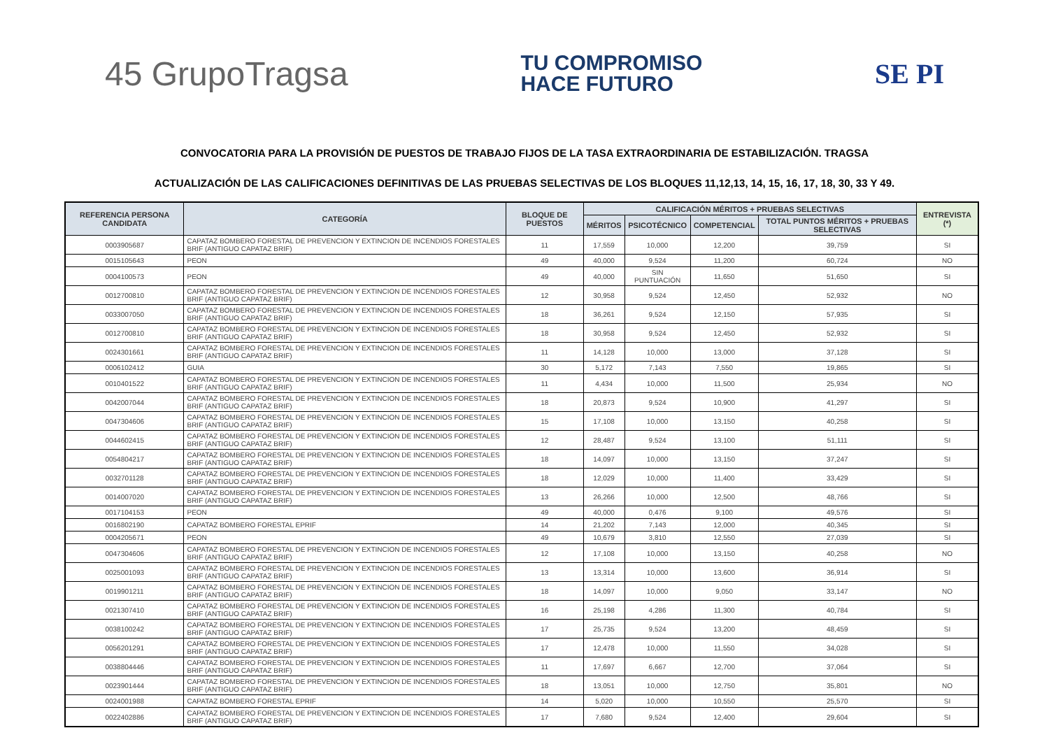45 GrupoTragsa
TU COMPROMISO
HACE FUTURO
SE PI
CONVOCATORIA PARA LA PROVISIÓN DE PUESTOS DE TRABAJO FIJOS DE LA TASA EXTRAORDINARIA DE ESTABILIZACIÓN. TRAGSA
ACTUALIZACIÓN DE LAS CALIFICACIONES DEFINITIVAS DE LAS PRUEBAS SELECTIVAS DE LOS BLOQUES 11,12,13, 14, 15, 16, 17, 18, 30, 33 Y 49.
| REFERENCIA PERSONA CANDIDATA | CATEGORÍA | BLOQUE DE PUESTOS | CALIFICACIÓN MÉRITOS + PRUEBAS SELECTIVAS | | | | ENTREVISTA (*) |
| --- | --- | --- | --- | --- | --- | --- | --- |
| | | | MÉRITOS | PSICOTÉCNICO | COMPETENCIAL | TOTAL PUNTOS MÉRITOS + PRUEBAS SELECTIVAS | |
| 0003905687 | CAPATAZ BOMBERO FORESTAL DE PREVENCION Y EXTINCION DE INCENDIOS FORESTALES BRIF (ANTIGUO CAPATAZ BRIF) | 11 | 17,559 | 10,000 | 12,200 | 39,759 | SI |
| 0015105643 | PEON | 49 | 40,000 | 9,524 | 11,200 | 60,724 | NO |
| 0004100573 | PEON | 49 | 40,000 | SIN PUNTUACIÓN | 11,650 | 51,650 | SI |
| 0012700810 | CAPATAZ BOMBERO FORESTAL DE PREVENCION Y EXTINCION DE INCENDIOS FORESTALES BRIF (ANTIGUO CAPATAZ BRIF) | 12 | 30,958 | 9,524 | 12,450 | 52,932 | NO |
| 0033007050 | CAPATAZ BOMBERO FORESTAL DE PREVENCION Y EXTINCION DE INCENDIOS FORESTALES BRIF (ANTIGUO CAPATAZ BRIF) | 18 | 36,261 | 9,524 | 12,150 | 57,935 | SI |
| 0012700810 | CAPATAZ BOMBERO FORESTAL DE PREVENCION Y EXTINCION DE INCENDIOS FORESTALES BRIF (ANTIGUO CAPATAZ BRIF) | 18 | 30,958 | 9,524 | 12,450 | 52,932 | SI |
| 0024301661 | CAPATAZ BOMBERO FORESTAL DE PREVENCION Y EXTINCION DE INCENDIOS FORESTALES BRIF (ANTIGUO CAPATAZ BRIF) | 11 | 14,128 | 10,000 | 13,000 | 37,128 | SI |
| 0006102412 | GUIA | 30 | 5,172 | 7,143 | 7,550 | 19,865 | SI |
| 0010401522 | CAPATAZ BOMBERO FORESTAL DE PREVENCION Y EXTINCION DE INCENDIOS FORESTALES BRIF (ANTIGUO CAPATAZ BRIF) | 11 | 4,434 | 10,000 | 11,500 | 25,934 | NO |
| 0042007044 | CAPATAZ BOMBERO FORESTAL DE PREVENCION Y EXTINCION DE INCENDIOS FORESTALES BRIF (ANTIGUO CAPATAZ BRIF) | 18 | 20,873 | 9,524 | 10,900 | 41,297 | SI |
| 0047304606 | CAPATAZ BOMBERO FORESTAL DE PREVENCION Y EXTINCION DE INCENDIOS FORESTALES BRIF (ANTIGUO CAPATAZ BRIF) | 15 | 17,108 | 10,000 | 13,150 | 40,258 | SI |
| 0044602415 | CAPATAZ BOMBERO FORESTAL DE PREVENCION Y EXTINCION DE INCENDIOS FORESTALES BRIF (ANTIGUO CAPATAZ BRIF) | 12 | 28,487 | 9,524 | 13,100 | 51,111 | SI |
| 0054804217 | CAPATAZ BOMBERO FORESTAL DE PREVENCION Y EXTINCION DE INCENDIOS FORESTALES BRIF (ANTIGUO CAPATAZ BRIF) | 18 | 14,097 | 10,000 | 13,150 | 37,247 | SI |
| 0032701128 | CAPATAZ BOMBERO FORESTAL DE PREVENCION Y EXTINCION DE INCENDIOS FORESTALES BRIF (ANTIGUO CAPATAZ BRIF) | 18 | 12,029 | 10,000 | 11,400 | 33,429 | SI |
| 0014007020 | CAPATAZ BOMBERO FORESTAL DE PREVENCION Y EXTINCION DE INCENDIOS FORESTALES BRIF (ANTIGUO CAPATAZ BRIF) | 13 | 26,266 | 10,000 | 12,500 | 48,766 | SI |
| 0017104153 | PEON | 49 | 40,000 | 0,476 | 9,100 | 49,576 | SI |
| 0016802190 | CAPATAZ BOMBERO FORESTAL EPRIF | 14 | 21,202 | 7,143 | 12,000 | 40,345 | SI |
| 0004205671 | PEON | 49 | 10,679 | 3,810 | 12,550 | 27,039 | SI |
| 0047304606 | CAPATAZ BOMBERO FORESTAL DE PREVENCION Y EXTINCION DE INCENDIOS FORESTALES BRIF (ANTIGUO CAPATAZ BRIF) | 12 | 17,108 | 10,000 | 13,150 | 40,258 | NO |
| 0025001093 | CAPATAZ BOMBERO FORESTAL DE PREVENCION Y EXTINCION DE INCENDIOS FORESTALES BRIF (ANTIGUO CAPATAZ BRIF) | 13 | 13,314 | 10,000 | 13,600 | 36,914 | SI |
| 0019901211 | CAPATAZ BOMBERO FORESTAL DE PREVENCION Y EXTINCION DE INCENDIOS FORESTALES BRIF (ANTIGUO CAPATAZ BRIF) | 18 | 14,097 | 10,000 | 9,050 | 33,147 | NO |
| 0021307410 | CAPATAZ BOMBERO FORESTAL DE PREVENCION Y EXTINCION DE INCENDIOS FORESTALES BRIF (ANTIGUO CAPATAZ BRIF) | 16 | 25,198 | 4,286 | 11,300 | 40,784 | SI |
| 0038100242 | CAPATAZ BOMBERO FORESTAL DE PREVENCION Y EXTINCION DE INCENDIOS FORESTALES BRIF (ANTIGUO CAPATAZ BRIF) | 17 | 25,735 | 9,524 | 13,200 | 48,459 | SI |
| 0056201291 | CAPATAZ BOMBERO FORESTAL DE PREVENCION Y EXTINCION DE INCENDIOS FORESTALES BRIF (ANTIGUO CAPATAZ BRIF) | 17 | 12,478 | 10,000 | 11,550 | 34,028 | SI |
| 0038804446 | CAPATAZ BOMBERO FORESTAL DE PREVENCION Y EXTINCION DE INCENDIOS FORESTALES BRIF (ANTIGUO CAPATAZ BRIF) | 11 | 17,697 | 6,667 | 12,700 | 37,064 | SI |
| 0023901444 | CAPATAZ BOMBERO FORESTAL DE PREVENCION Y EXTINCION DE INCENDIOS FORESTALES BRIF (ANTIGUO CAPATAZ BRIF) | 18 | 13,051 | 10,000 | 12,750 | 35,801 | NO |
| 0024001988 | CAPATAZ BOMBERO FORESTAL EPRIF | 14 | 5,020 | 10,000 | 10,550 | 25,570 | SI |
| 0022402886 | CAPATAZ BOMBERO FORESTAL DE PREVENCION Y EXTINCION DE INCENDIOS FORESTALES BRIF (ANTIGUO CAPATAZ BRIF) | 17 | 7,680 | 9,524 | 12,400 | 29,604 | SI |